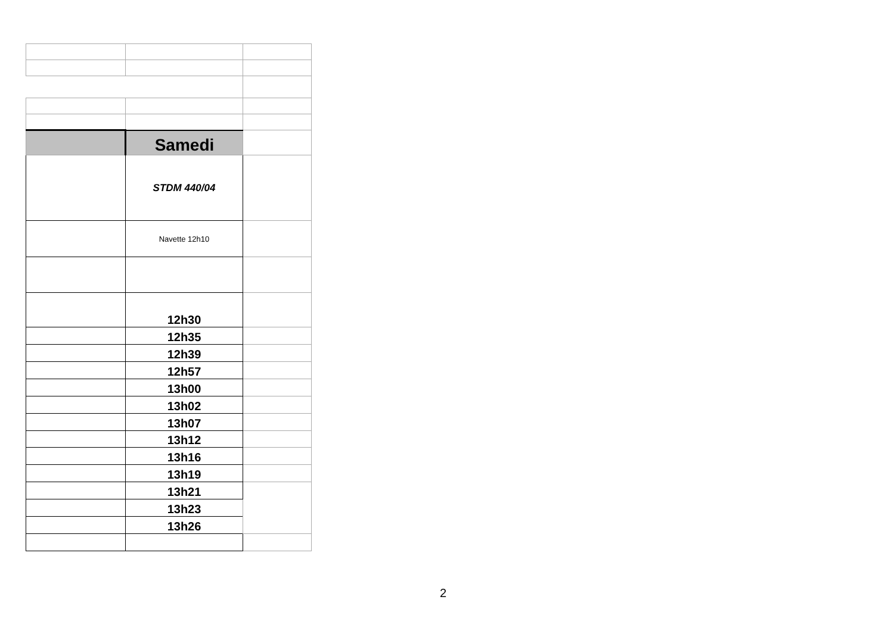| | Samedi | |
| | STDM 440/04 | |
| | Navette 12h10 | |
| | 12h30 | |
| | 12h35 | |
| | 12h39 | |
| | 12h57 | |
| | 13h00 | |
| | 13h02 | |
| | 13h07 | |
| | 13h12 | |
| | 13h16 | |
| | 13h19 | |
| | 13h21 | |
| | 13h23 | |
| | 13h26 | |
2